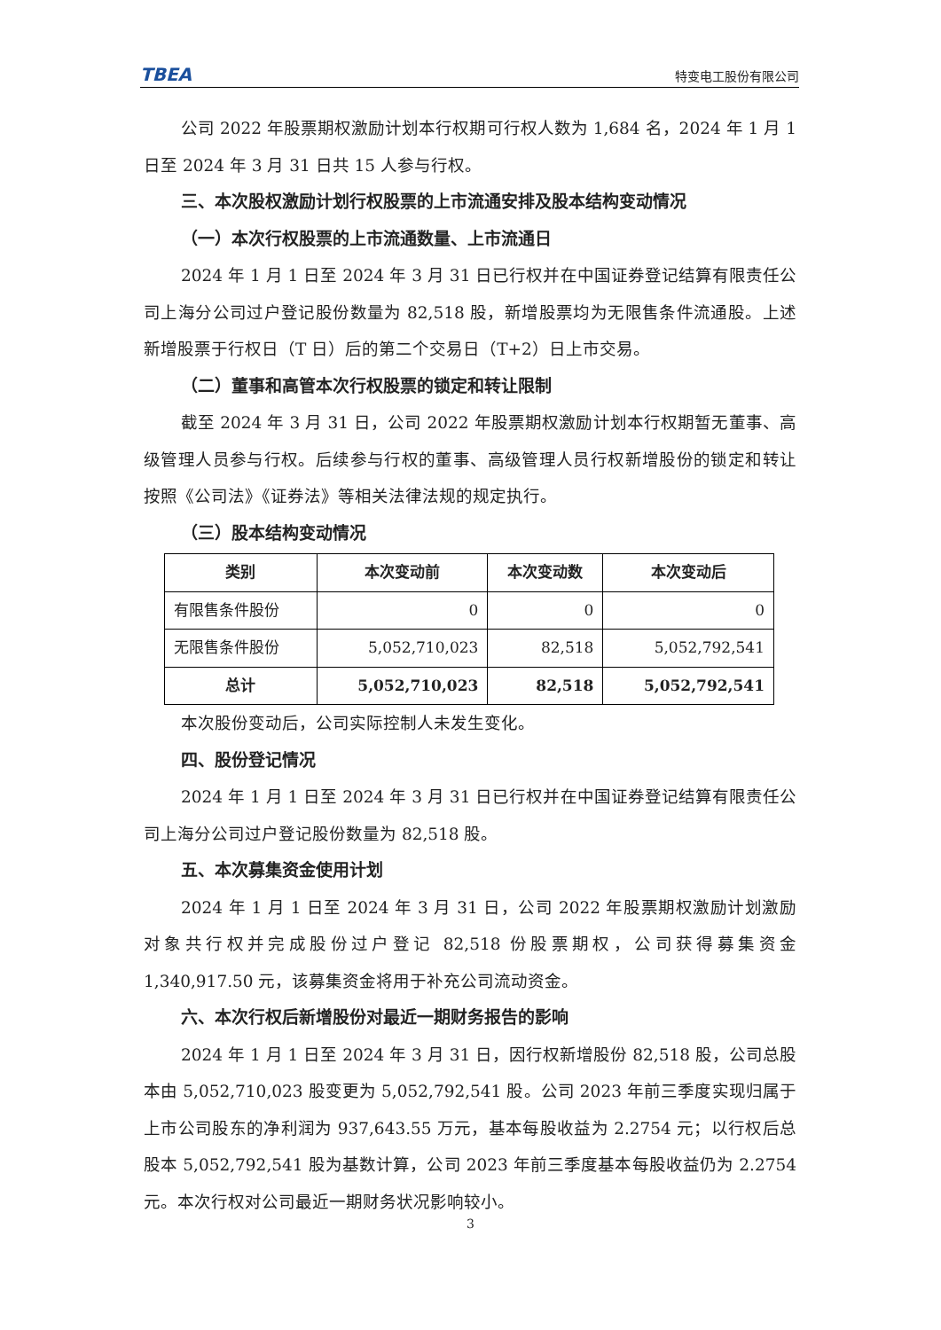TBEA 特变电工股份有限公司
公司 2022 年股票期权激励计划本行权期可行权人数为 1,684 名，2024 年 1 月 1 日至 2024 年 3 月 31 日共 15 人参与行权。
三、本次股权激励计划行权股票的上市流通安排及股本结构变动情况
（一）本次行权股票的上市流通数量、上市流通日
2024 年 1 月 1 日至 2024 年 3 月 31 日已行权并在中国证券登记结算有限责任公司上海分公司过户登记股份数量为 82,518 股，新增股票均为无限售条件流通股。上述新增股票于行权日（T 日）后的第二个交易日（T+2）日上市交易。
（二）董事和高管本次行权股票的锁定和转让限制
截至 2024 年 3 月 31 日，公司 2022 年股票期权激励计划本行权期暂无董事、高级管理人员参与行权。后续参与行权的董事、高级管理人员行权新增股份的锁定和转让按照《公司法》《证券法》等相关法律法规的规定执行。
（三）股本结构变动情况
| 类别 | 本次变动前 | 本次变动数 | 本次变动后 |
| --- | --- | --- | --- |
| 有限售条件股份 | 0 | 0 | 0 |
| 无限售条件股份 | 5,052,710,023 | 82,518 | 5,052,792,541 |
| 总计 | 5,052,710,023 | 82,518 | 5,052,792,541 |
本次股份变动后，公司实际控制人未发生变化。
四、股份登记情况
2024 年 1 月 1 日至 2024 年 3 月 31 日已行权并在中国证券登记结算有限责任公司上海分公司过户登记股份数量为 82,518 股。
五、本次募集资金使用计划
2024 年 1 月 1 日至 2024 年 3 月 31 日，公司 2022 年股票期权激励计划激励对象共行权并完成股份过户登记 82,518 份股票期权，公司获得募集资金 1,340,917.50 元，该募集资金将用于补充公司流动资金。
六、本次行权后新增股份对最近一期财务报告的影响
2024 年 1 月 1 日至 2024 年 3 月 31 日，因行权新增股份 82,518 股，公司总股本由 5,052,710,023 股变更为 5,052,792,541 股。公司 2023 年前三季度实现归属于上市公司股东的净利润为 937,643.55 万元，基本每股收益为 2.2754 元；以行权后总股本 5,052,792,541 股为基数计算，公司 2023 年前三季度基本每股收益仍为 2.2754 元。本次行权对公司最近一期财务状况影响较小。
3